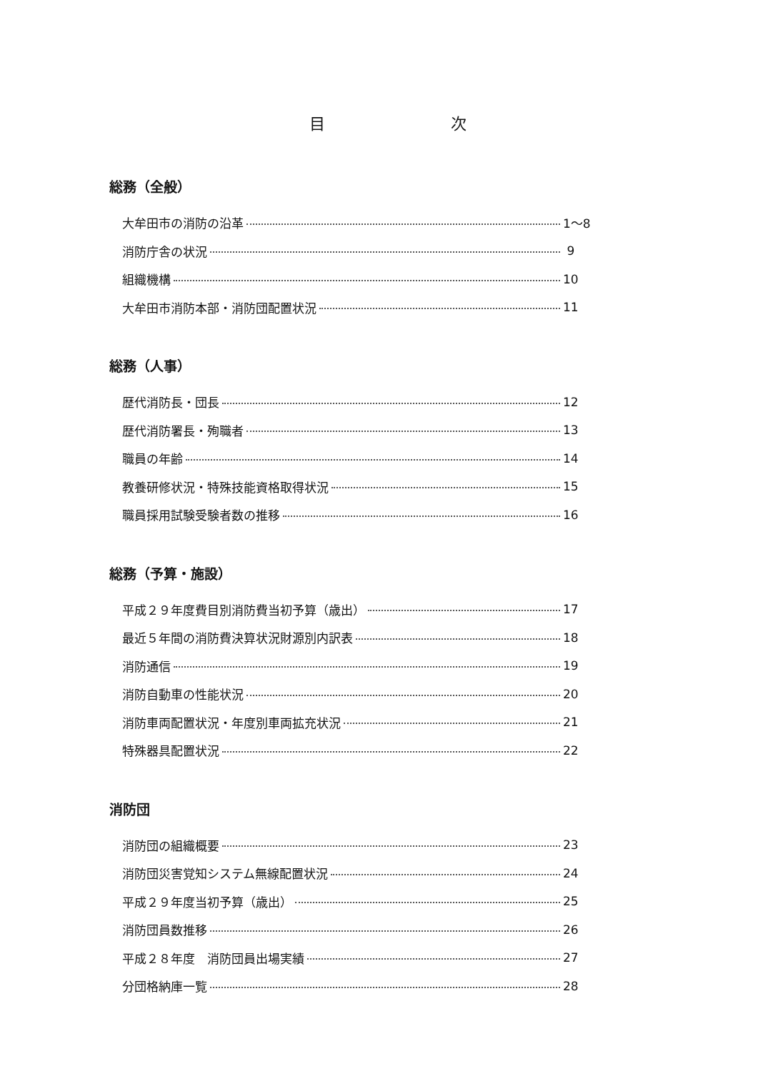目 次
総務（全般）
大牟田市の消防の沿革 1～8
消防庁舎の状況 9
組織機構 10
大牟田市消防本部・消防団配置状況 11
総務（人事）
歴代消防長・団長 12
歴代消防署長・殉職者 13
職員の年齢 14
教養研修状況・特殊技能資格取得状況 15
職員採用試験受験者数の推移 16
総務（予算・施設）
平成２９年度費目別消防費当初予算（歳出） 17
最近５年間の消防費決算状況財源別内訳表 18
消防通信 19
消防自動車の性能状況 20
消防車両配置状況・年度別車両拡充状況 21
特殊器具配置状況 22
消防団
消防団の組織概要 23
消防団災害覚知システム無線配置状況 24
平成２９年度当初予算（歳出） 25
消防団員数推移 26
平成２８年度　消防団員出場実績 27
分団格納庫一覧 28